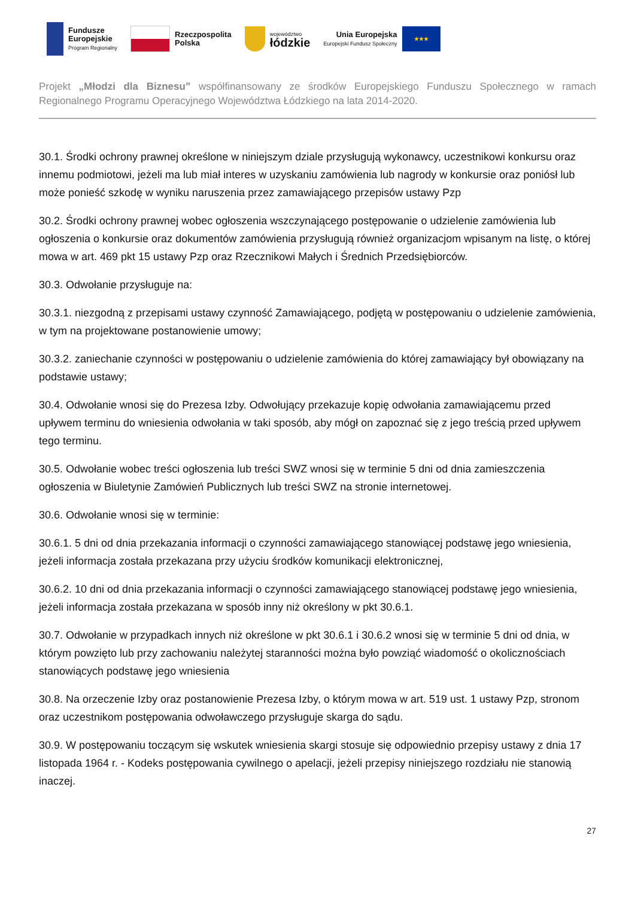Fundusze
Europejskie
Program Regionalny
Rzeczpospolita
Polska
województwo
łódzkie
Unia Europejska
Europejski Fundusz Społeczny
★★★
Projekt „Młodzi dla Biznesu” współfinansowany ze środków Europejskiego Funduszu Społecznego w ramach Regionalnego Programu Operacyjnego Województwa Łódzkiego na lata 2014-2020.
30.1. Środki ochrony prawnej określone w niniejszym dziale przysługują wykonawcy, uczestnikowi konkursu oraz innemu podmiotowi, jeżeli ma lub miał interes w uzyskaniu zamówienia lub nagrody w konkursie oraz poniósł lub może ponieść szkodę w wyniku naruszenia przez zamawiającego przepisów ustawy Pzp
30.2. Środki ochrony prawnej wobec ogłoszenia wszczynającego postępowanie o udzielenie zamówienia lub ogłoszenia o konkursie oraz dokumentów zamówienia przysługują również organizacjom wpisanym na listę, o której mowa w art. 469 pkt 15 ustawy Pzp oraz Rzecznikowi Małych i Średnich Przedsiębiorców.
30.3. Odwołanie przysługuje na:
30.3.1. niezgodną z przepisami ustawy czynność Zamawiającego, podjętą w postępowaniu o udzielenie zamówienia, w tym na projektowane postanowienie umowy;
30.3.2. zaniechanie czynności w postępowaniu o udzielenie zamówienia do której zamawiający był obowiązany na podstawie ustawy;
30.4. Odwołanie wnosi się do Prezesa Izby. Odwołujący przekazuje kopię odwołania zamawiającemu przed upływem terminu do wniesienia odwołania w taki sposób, aby mógł on zapoznać się z jego treścią przed upływem tego terminu.
30.5. Odwołanie wobec treści ogłoszenia lub treści SWZ wnosi się w terminie 5 dni od dnia zamieszczenia ogłoszenia w Biuletynie Zamówień Publicznych lub treści SWZ na stronie internetowej.
30.6. Odwołanie wnosi się w terminie:
30.6.1. 5 dni od dnia przekazania informacji o czynności zamawiającego stanowiącej podstawę jego wniesienia, jeżeli informacja została przekazana przy użyciu środków komunikacji elektronicznej,
30.6.2. 10 dni od dnia przekazania informacji o czynności zamawiającego stanowiącej podstawę jego wniesienia, jeżeli informacja została przekazana w sposób inny niż określony w pkt 30.6.1.
30.7. Odwołanie w przypadkach innych niż określone w pkt 30.6.1 i 30.6.2 wnosi się w terminie 5 dni od dnia, w którym powzięto lub przy zachowaniu należytej staranności można było powziąć wiadomość o okolicznościach stanowiących podstawę jego wniesienia
30.8. Na orzeczenie Izby oraz postanowienie Prezesa Izby, o którym mowa w art. 519 ust. 1 ustawy Pzp, stronom oraz uczestnikom postępowania odwoławczego przysługuje skarga do sądu.
30.9. W postępowaniu toczącym się wskutek wniesienia skargi stosuje się odpowiednio przepisy ustawy z dnia 17 listopada 1964 r. - Kodeks postępowania cywilnego o apelacji, jeżeli przepisy niniejszego rozdziału nie stanowią inaczej.
27